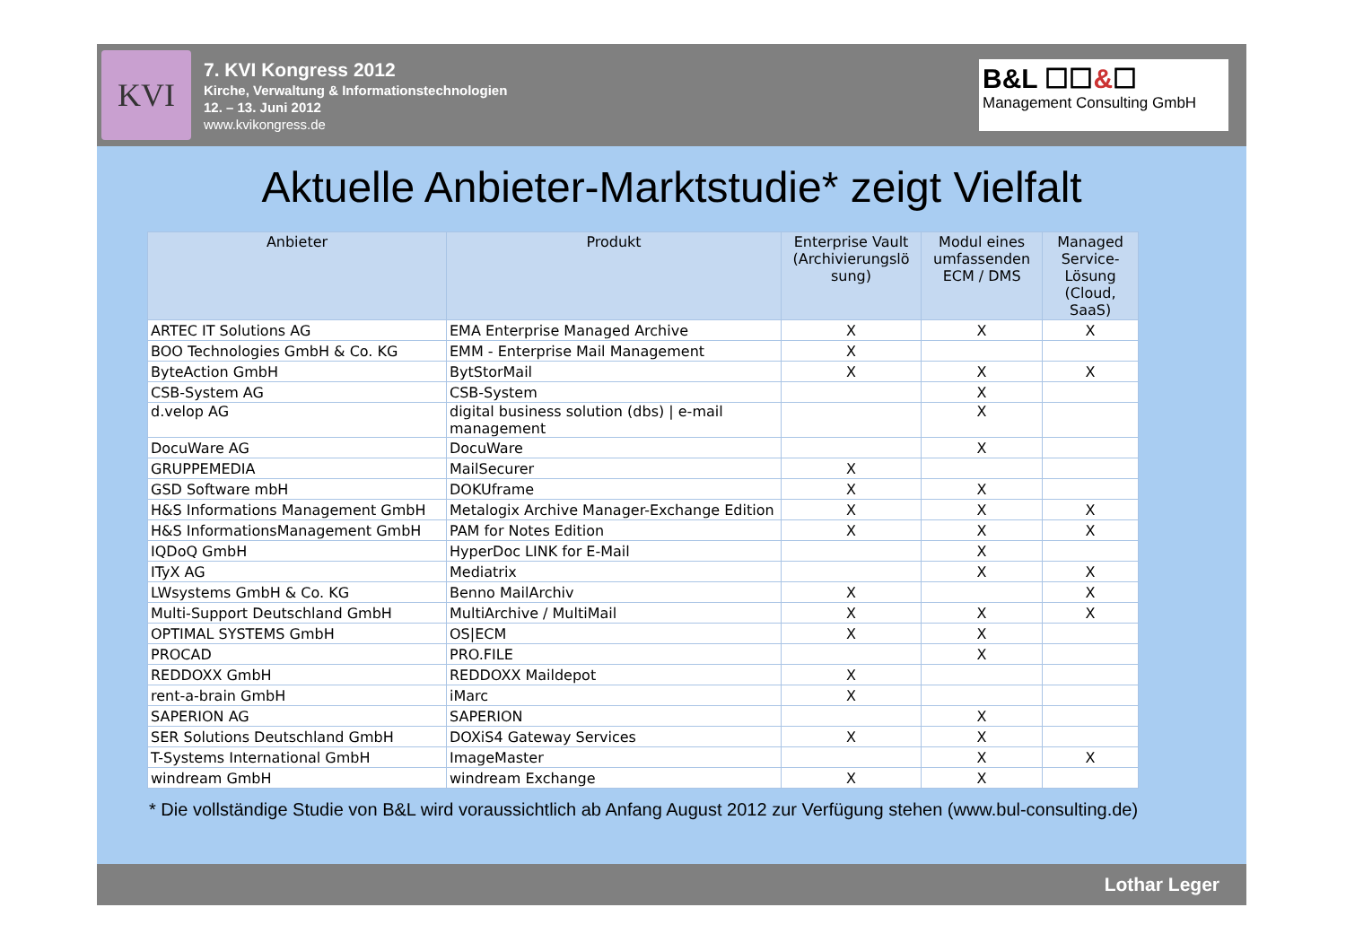KVI
7. KVI Kongress 2012
Kirche, Verwaltung & Informationstechnologien
12. – 13. Juni 2012
www.kvikongress.de
B&L ☐☐&☐
Management Consulting GmbH
Aktuelle Anbieter-Marktstudie* zeigt Vielfalt
| Anbieter | Produkt | Enterprise Vault (Archivierungslö sung) | Modul eines umfassenden ECM / DMS | Managed Service-Lösung (Cloud, SaaS) |
| --- | --- | --- | --- | --- |
| ARTEC IT Solutions AG | EMA Enterprise Managed Archive | X | X | X |
| BOO Technologies GmbH & Co. KG | EMM - Enterprise Mail Management | X | | |
| ByteAction GmbH | BytStorMail | X | X | X |
| CSB-System AG | CSB-System | | X | |
| d.velop AG | digital business solution (dbs) / e-mail management | | X | |
| DocuWare AG | DocuWare | | X | |
| GRUPPEMEDIA | MailSecurer | X | | |
| GSD Software mbH | DOKUframe | X | X | |
| H&S Informations Management GmbH | Metalogix Archive Manager-Exchange Edition | X | X | X |
| H&S InformationsManagement GmbH | PAM for Notes Edition | X | X | X |
| IQDoQ GmbH | HyperDoc LINK for E-Mail | | X | |
| ITyX AG | Mediatrix | | X | X |
| LWsystems GmbH & Co. KG | Benno MailArchiv | X | | X |
| Multi-Support Deutschland GmbH | MultiArchive / MultiMail | X | X | X |
| OPTIMAL SYSTEMS GmbH | OS/ECM | X | X | |
| PROCAD | PRO.FILE | | X | |
| REDDOXX GmbH | REDDOXX Maildepot | X | | |
| rent-a-brain GmbH | iMarc | X | | |
| SAPERION AG | SAPERION | | X | |
| SER Solutions Deutschland GmbH | DOXiS4 Gateway Services | X | X | |
| T-Systems International GmbH | ImageMaster | | X | X |
| windream GmbH | windream Exchange | X | X | |
* Die vollständige Studie von B&L wird voraussichtlich ab Anfang August 2012 zur Verfügung stehen (www.bul-consulting.de)
Lothar Leger